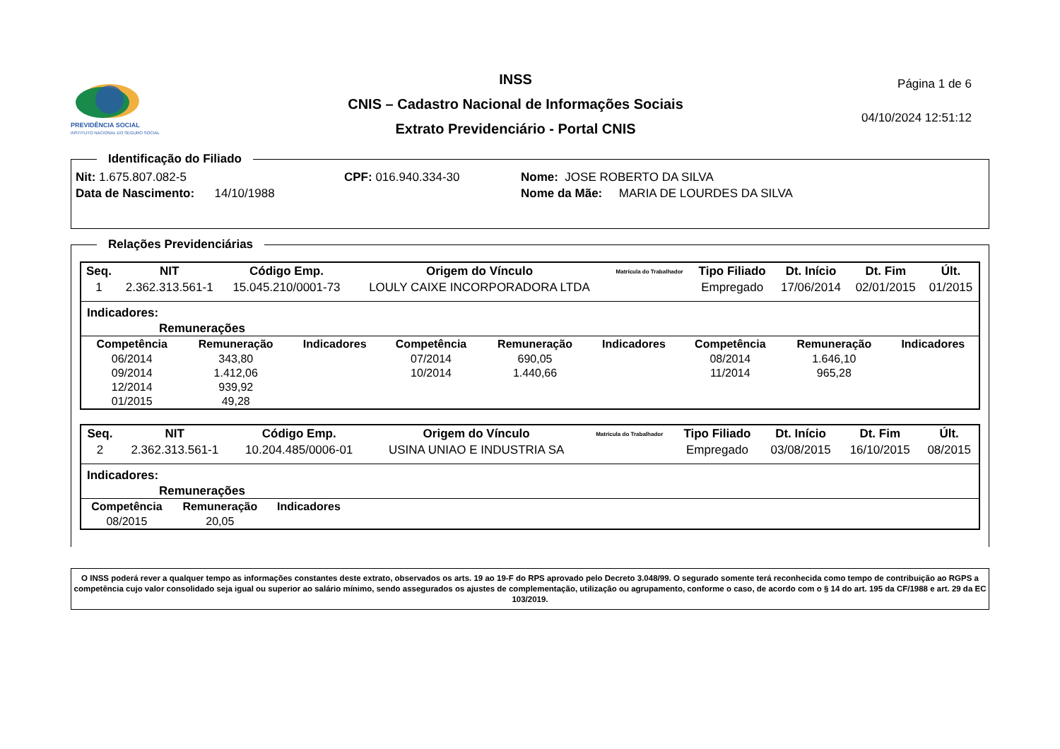PREVIDÊNCIA SOCIAL
INSTITUTO NACIONAL DO SEGURO SOCIAL
INSS
CNIS – Cadastro Nacional de Informações Sociais
Extrato Previdenciário - Portal CNIS
Página 1 de 6
04/10/2024 12:51:12
Identificação do Filiado
Nit: 1.675.807.082-5 CPF: 016.940.334-30 Nome: JOSE ROBERTO DA SILVA
Data de Nascimento: 14/10/1988 Nome da Mãe: MARIA DE LOURDES DA SILVA
Relações Previdenciárias
| Seq. | NIT | Código Emp. | Origem do Vínculo | Matrícula do Trabalhador | Tipo Filiado | Dt. Início | Dt. Fim | Últ. |
| --- | --- | --- | --- | --- | --- | --- | --- | --- |
| 1 | 2.362.313.561-1 | 15.045.210/0001-73 | LOULY CAIXE INCORPORADORA LTDA | | Empregado | 17/06/2014 | 02/01/2015 | 01/2015 |
Indicadores:
Remunerações
| Competência | Remuneração | Indicadores | Competência | Remuneração | Indicadores | Competência | Remuneração | Indicadores |
| --- | --- | --- | --- | --- | --- | --- | --- | --- |
| 06/2014 | 343,80 | | 07/2014 | 690,05 | | 08/2014 | 1.646,10 | |
| 09/2014 | 1.412,06 | | 10/2014 | 1.440,66 | | 11/2014 | 965,28 | |
| 12/2014 | 939,92 | | | | | | | |
| 01/2015 | 49,28 | | | | | | | |
| Seq. | NIT | Código Emp. | Origem do Vínculo | Matrícula do Trabalhador | Tipo Filiado | Dt. Início | Dt. Fim | Últ. |
| --- | --- | --- | --- | --- | --- | --- | --- | --- |
| 2 | 2.362.313.561-1 | 10.204.485/0006-01 | USINA UNIAO E INDUSTRIA SA | | Empregado | 03/08/2015 | 16/10/2015 | 08/2015 |
Indicadores:
Remunerações
| Competência | Remuneração | Indicadores |
| --- | --- | --- |
| 08/2015 | 20,05 | |
O INSS poderá rever a qualquer tempo as informações constantes deste extrato, observados os arts. 19 ao 19-F do RPS aprovado pelo Decreto 3.048/99. O segurado somente terá reconhecida como tempo de contribuição ao RGPS a competência cujo valor consolidado seja igual ou superior ao salário mínimo, sendo assegurados os ajustes de complementação, utilização ou agrupamento, conforme o caso, de acordo com o § 14 do art. 195 da CF/1988 e art. 29 da EC 103/2019.